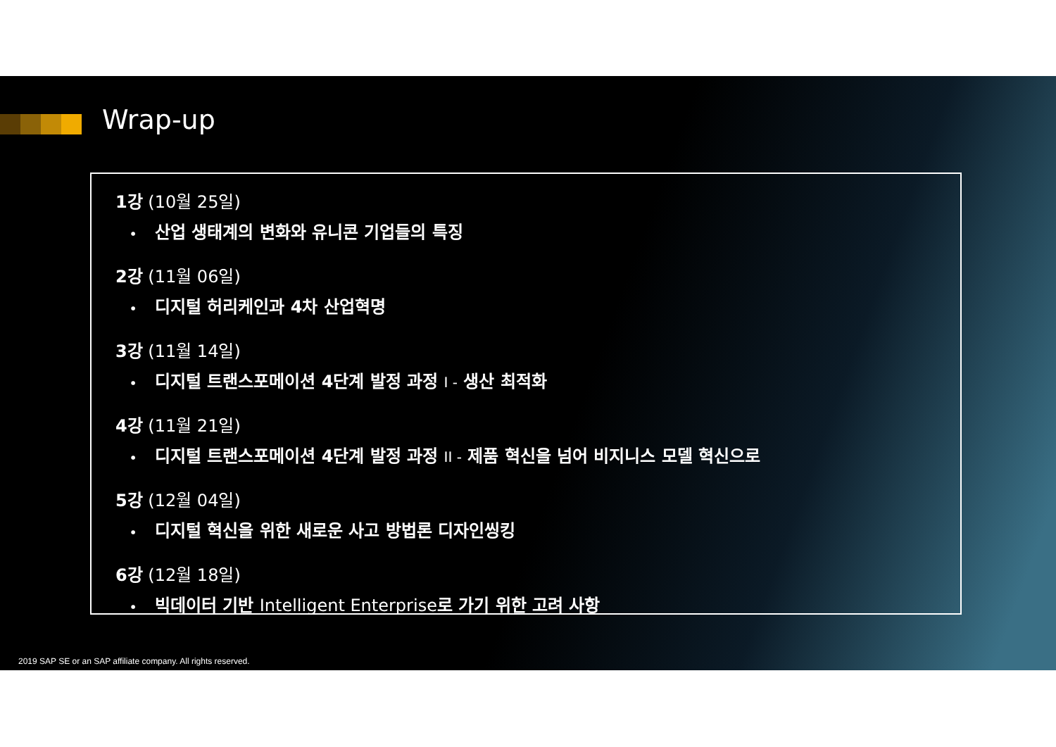Wrap-up
1강 (10월 25일)
• 산업 생태계의 변화와 유니콘 기업들의 특징
2강 (11월 06일)
• 디지털 허리케인과 4차 산업혁명
3강 (11월 14일)
• 디지털 트랜스포메이션 4단계 발정 과정 I - 생산 최적화
4강 (11월 21일)
• 디지털 트랜스포메이션 4단계 발정 과정 II - 제품 혁신을 넘어 비지니스 모델 혁신으로
5강 (12월 04일)
• 디지털 혁신을 위한 새로운 사고 방법론 디자인씽킹
6강 (12월 18일)
• 빅데이터 기반 Intelligent Enterprise로 가기 위한 고려 사항
2019 SAP SE or an SAP affiliate company. All rights reserved.